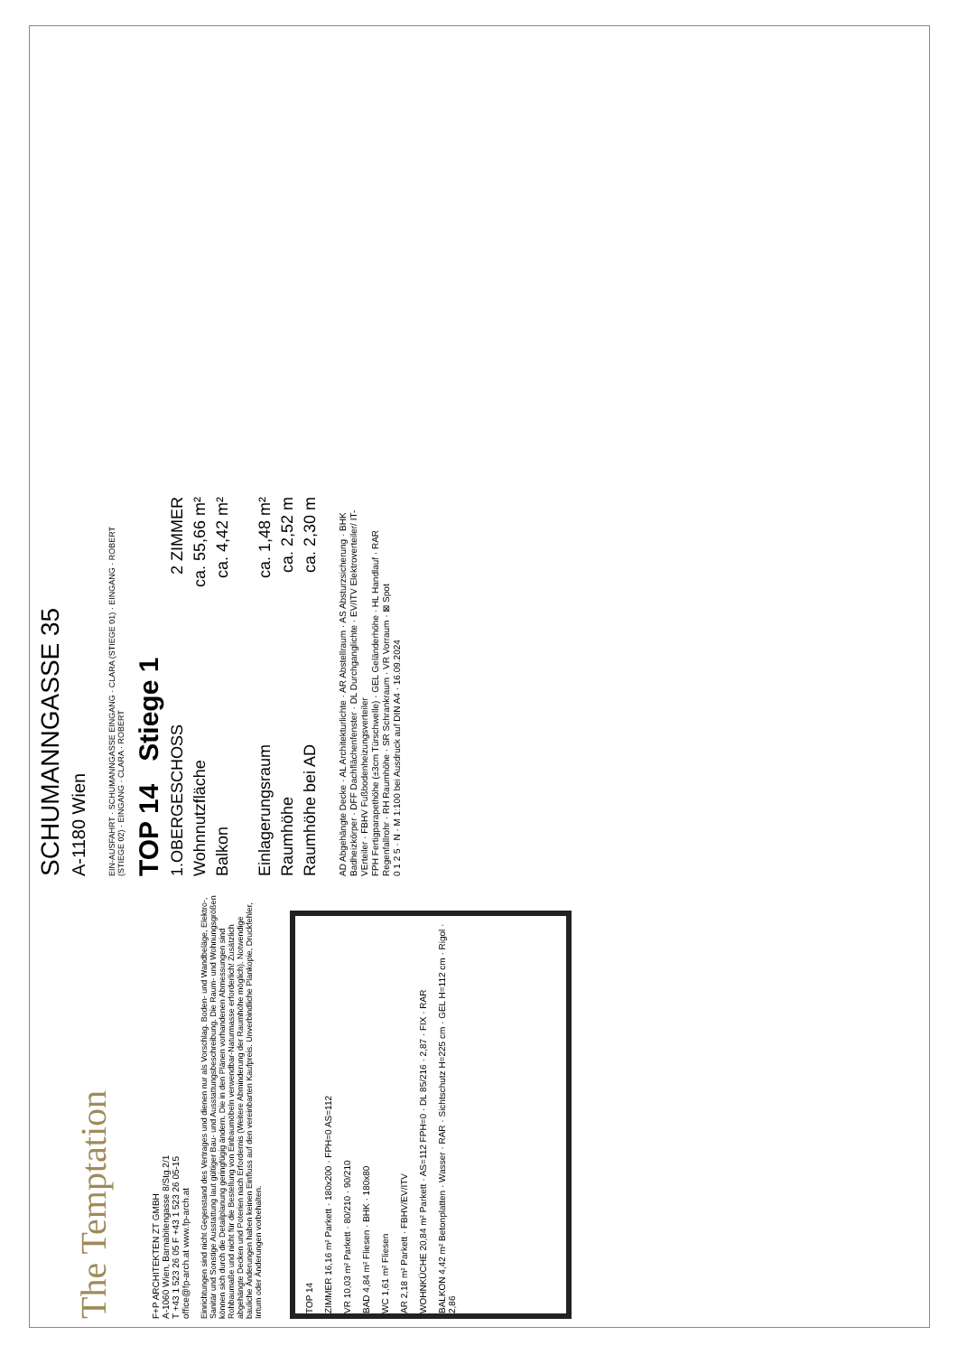The Temptation
F+P ARCHITEKTEN ZT GMBH
A-1060 Wien, Barnabitengasse 8/Stg.2/1
T +43 1 523 26 05 F +43 1 523 26 05-15
office@fp-arch.at www.fp-arch.at
Einrichtungen sind nicht Gegenstand des Vertrages und dienen nur als Vorschlag. Boden- und Wandbeläge, Elektro-, Sanitär und Sonstige Ausstattung laut gültiger Bau- und Ausstattungsbeschreibung. Die Raum- und Wohnungsgrößen können sich durch die Detailplanung geringfügig ändern. Die in den Plänen vorhandenen Abmessungen sind Rohbaumaße und nicht für die Bestellung von Einbaumöbeln verwendbar-Naturmasse erforderlich! Zusätzlich abgehängte Decken und Poterien nach Erfordernis (Weitere Abminderung der Raumhöhe möglich). Notwendige bauliche Änderungen haben keinen Einfluss auf den vereinbarten Kaufpreis. Unverbindliche Plankopie, Druckfehler, Irrtum oder Änderungen vorbehalten.
TOP 14
ZIMMER 16,16 m² Parkett · 180x200 · FPH=0 AS=112
VR 10,03 m² Parkett · 80/210 · 90/210
BAD 4,84 m² Fliesen · BHK · 180x80
WC 1,61 m² Fliesen
AR 2,18 m² Parkett · FBHV/EV/ITV
WOHNKÜCHE 20,84 m² Parkett · AS=112 FPH=0 · DL 85/216 · 2,87 · FIX · RAR
BALKON 4,42 m² Betonplatten · Wasser · RAR · Sichtschutz H=225 cm · GEL H=112 cm · Rigol · 2,86
SCHUMANNGASSE 35
A-1180 Wien
EIN-AUSFAHRT · SCHUMANNGASSE EINGANG · CLARA (STIEGE 01) · EINGANG · ROBERT (STIEGE 02) · EINGANG · CLARA · ROBERT
TOP 14 Stiege 1
1.OBERGESCHOSS 2 ZIMMER
Wohnnutzfläche ca. 55,66 m²
Balkon ca. 4,42 m²
Einlagerungsraum ca. 1,48 m²
Raumhöhe ca. 2,52 m
Raumhöhe bei AD ca. 2,30 m
AD Abgehängte Decke · AL Architekturlichte · AR Abstellraum · AS Absturzsicherung · BHK Badheizkörper · DFF Dachflächenfenster · DL Durchganglichte · EV/ITV Elektroverteiler/ IT- VErteiler · FBHV Fußbodenheizungsverteiler
FPH Fertigparapethöhe (±3cm Türschwelle) · GEL Geländerhöhe · HL Handlauf · RAR Regenfallrohr · RH Raumhöhe · SR Schrankraum · VR Vorraum · ⊠ Spot
0 1 2 5 · N · M 1:100 bei Ausdruck auf DIN A4 · 16.09.2024